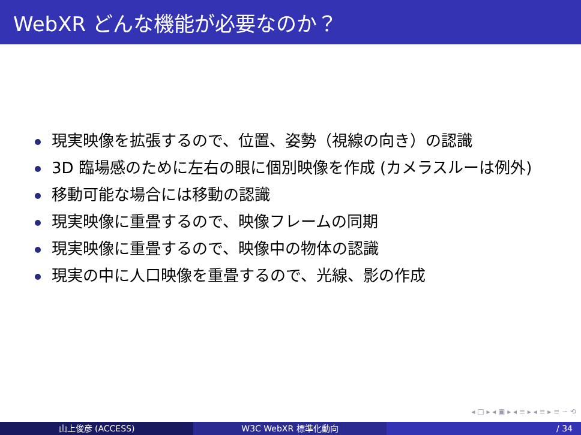WebXR どんな機能が必要なのか？
現実映像を拡張するので、位置、姿勢（視線の向き）の認識
3D 臨場感のために左右の眼に個別映像を作成 (カメラスルーは例外)
移動可能な場合には移動の認識
現実映像に重畳するので、映像フレームの同期
現実映像に重畳するので、映像中の物体の認識
現実の中に人口映像を重畳するので、光線、影の作成
◂ □ ▸ ◂ ▣ ▸ ◂ ≡ ▸ ◂ ≡ ▸ ≡ ∽ ⟲
山上俊彦 (ACCESS) W3C WebXR 標準化動向 / 34